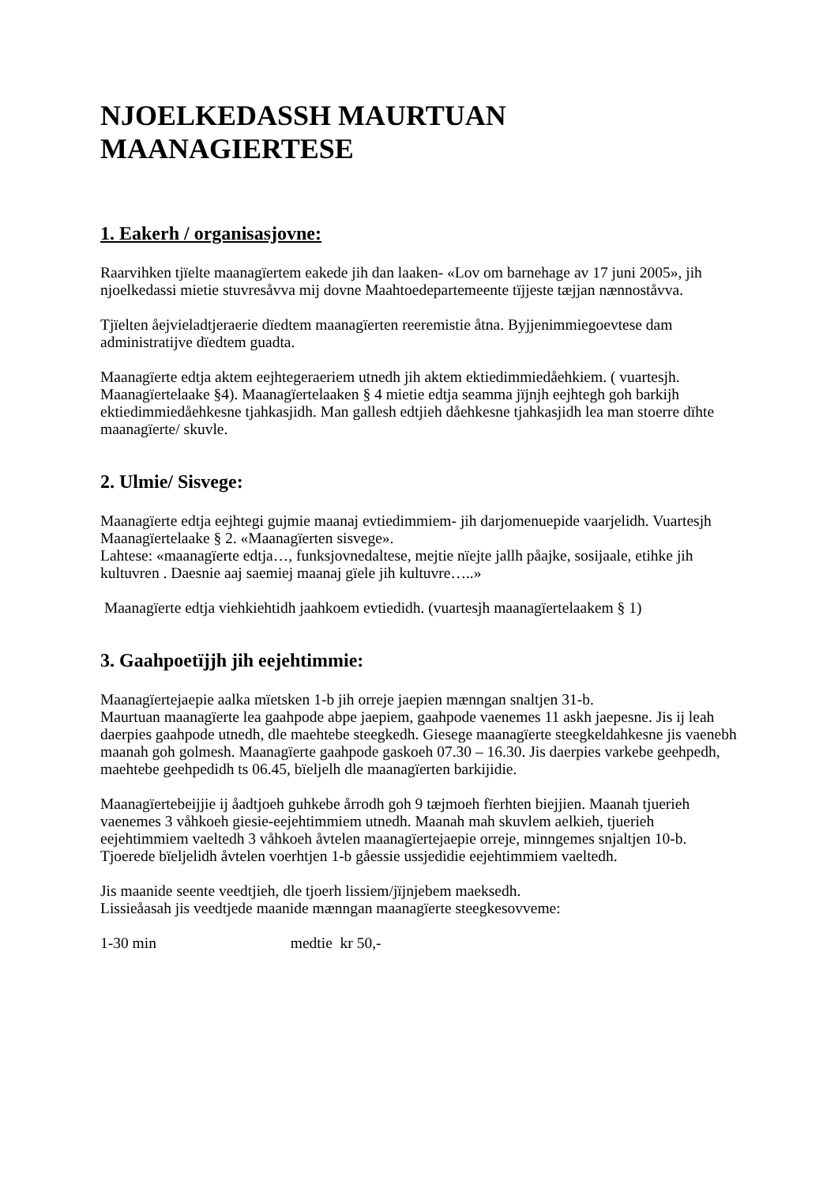NJOELKEDASSH MAURTUAN
MAANAGIERTESE
1. Eakerh / organisasjovne:
Raarvihken tjïelte maanagïertem eakede jih dan laaken- «Lov om barnehage av 17 juni 2005», jih njoelkedassi mietie stuvresåvva mij dovne Maahtoedepartemeente tïjjeste tæjjan nænnoståvva.
Tjïelten åejvieladtjeraerie dïedtem maanagïerten reeremistie åtna. Byjjenimmiegoevtese dam administratijve dïedtem guadta.
Maanagïerte edtja aktem eejhtegeraeriem utnedh jih aktem ektiedimmiedåehkiem. ( vuartesjh. Maanagïertelaake §4). Maanagïertelaaken § 4 mietie edtja seamma jïjnjh eejhtegh goh barkijh ektiedimmiedåehkesne tjahkasjidh. Man gallesh edtjieh dåehkesne tjahkasjidh lea man stoerre dïhte maanagïerte/ skuvle.
2. Ulmie/ Sisvege:
Maanagïerte edtja eejhtegi gujmie maanaj evtiedimmiem- jih darjomenuepide vaarjelidh. Vuartesjh Maanagïertelaake § 2. «Maanagïerten sisvege».
Lahtese: «maanagïerte edtja…, funksjovnedaltese, mejtie nïejte jallh påajke, sosijaale, etihke jih kultuvren . Daesnie aaj saemiej maanaj gïele jih kultuvre…..»
Maanagïerte edtja viehkiehtidh jaahkoem evtiedidh. (vuartesjh maanagïertelaakem § 1)
3. Gaahpoetïjjh jih eejehtimmie:
Maanagïertejaepie aalka mïetsken 1-b jih orreje jaepien mænngan snaltjen 31-b.
Maurtuan maanagïerte lea gaahpode abpe jaepiem, gaahpode vaenemes 11 askh jaepesne. Jis ij leah daerpies gaahpode utnedh, dle maehtebe steegkedh. Giesege maanagïerte steegkeldahkesne jis vaenebh maanah goh golmesh. Maanagïerte gaahpode gaskoeh 07.30 – 16.30. Jis daerpies varkebe geehpedh, maehtebe geehpedidh ts 06.45, bïeljelh dle maanagïerten barkijidie.
Maanagïertebeijjie ij åadtjoeh guhkebe årrodh goh 9 tæjmoeh fïerhten biejjien. Maanah tjuerieh vaenemes 3 våhkoeh giesie-eejehtimmiem utnedh. Maanah mah skuvlem aelkieh, tjuerieh eejehtimmiem vaeltedh 3 våhkoeh åvtelen maanagïertejaepie orreje, minngemes snjaltjen 10-b. Tjoerede bïeljelidh åvtelen voerhtjen 1-b gåessie ussjedidie eejehtimmiem vaeltedh.
Jis maanide seente veedtjieh, dle tjoerh lissiem/jïjnjebem maeksedh.
Lissieåasah jis veedtjede maanide mænngan maanagïerte steegkesovveme:
1-30 min medtie kr 50,-